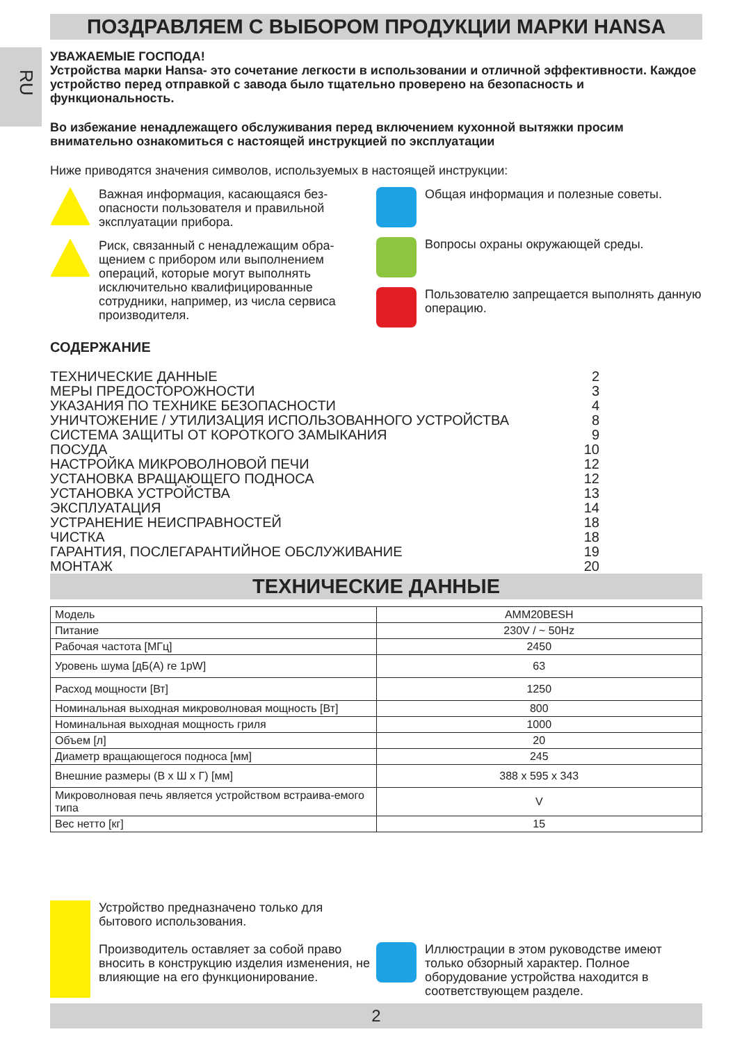RU
ПОЗДРАВЛЯЕМ С ВЫБОРОМ ПРОДУКЦИИ МАРКИ HANSA
УВАЖАЕМЫЕ ГОСПОДА!
Устройства марки Hansa- это сочетание легкости в использовании и отличной эффективности. Каждое устройство перед отправкой с завода было тщательно проверено на безопасность и функциональность.
Во избежание ненадлежащего обслуживания перед включением кухонной вытяжки просим внимательно ознакомиться с настоящей инструкцией по эксплуатации
Ниже приводятся значения символов, используемых в настоящей инструкции:
Важная информация, касающаяся без-опасности пользователя и правильной эксплуатации прибора.
Риск, связанный с ненадлежащим обра-щением с прибором или выполнением операций, которые могут выполнять исключительно квалифицированные сотрудники, например, из числа сервиса производителя.
Общая информация и полезные советы.
Вопросы охраны окружающей среды.
Пользователю запрещается выполнять данную операцию.
СОДЕРЖАНИЕ
ТЕХНИЧЕСКИЕ ДАННЫЕ 2
МЕРЫ ПРЕДОСТОРОЖНОСТИ 3
УКАЗАНИЯ ПО ТЕХНИКЕ БЕЗОПАСНОСТИ 4
УНИЧТОЖЕНИЕ / УТИЛИЗАЦИЯ ИСПОЛЬЗОВАННОГО УСТРОЙСТВА 8
СИСТЕМА ЗАЩИТЫ ОТ КОРОТКОГО ЗАМЫКАНИЯ 9
ПОСУДА 10
НАСТРОЙКА МИКРОВОЛНОВОЙ ПЕЧИ 12
УСТАНОВКА ВРАЩАЮЩЕГО ПОДНОСА 12
УСТАНОВКА УСТРОЙСТВА 13
ЭКСПЛУАТАЦИЯ 14
УСТРАНЕНИЕ НЕИСПРАВНОСТЕЙ 18
ЧИСТКА 18
ГАРАНТИЯ, ПОСЛЕГАРАНТИЙНОЕ ОБСЛУЖИВАНИЕ 19
МОНТАЖ 20
ТЕХНИЧЕСКИЕ ДАННЫЕ
| Модель | AMM20BESH |
| Питание | 230V / ~ 50Hz |
| Рабочая частота [МГц] | 2450 |
| Уровень шума [дБ(А) re 1pW] | 63 |
| Расход мощности [Вт] | 1250 |
| Номинальная выходная микроволновая мощность [Вт] | 800 |
| Номинальная выходная мощность гриля | 1000 |
| Объем [л] | 20 |
| Диаметр вращающегося подноса [мм] | 245 |
| Внешние размеры (В x Ш x Г) [мм] | 388 x 595 x 343 |
| Микроволновая печь является устройством встраива-емого типа | V |
| Вес нетто [кг] | 15 |
Устройство предназначено только для бытового использования.
Производитель оставляет за собой право вносить в конструкцию изделия изменения, не влияющие на его функционирование.
Иллюстрации в этом руководстве имеют только обзорный характер. Полное оборудование устройства находится в соответствующем разделе.
2